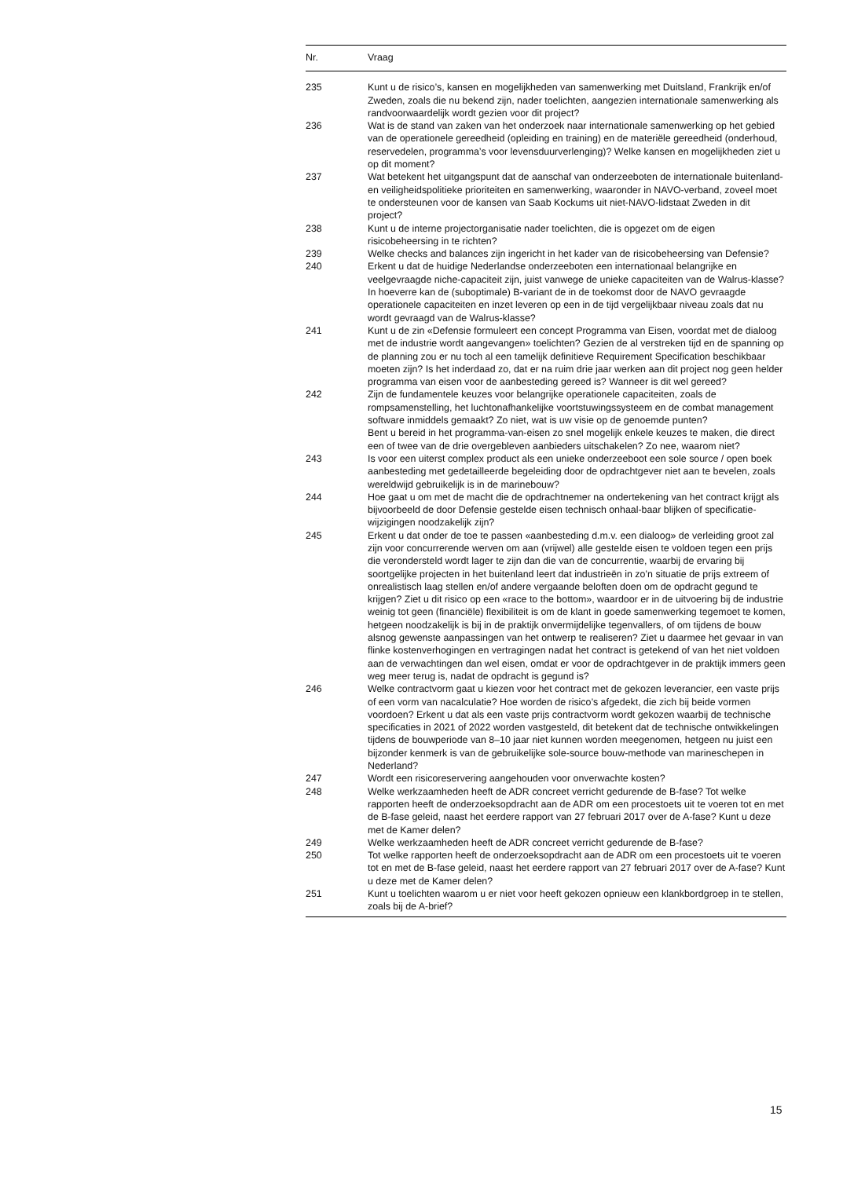| Nr. | Vraag |
| --- | --- |
| 235 | Kunt u de risico’s, kansen en mogelijkheden van samenwerking met Duitsland, Frankrijk en/of Zweden, zoals die nu bekend zijn, nader toelichten, aangezien internationale samenwerking als randvoorwaardelijk wordt gezien voor dit project? |
| 236 | Wat is de stand van zaken van het onderzoek naar internationale samenwerking op het gebied van de operationele gereedheid (opleiding en training) en de materiële gereedheid (onderhoud, reservedelen, programma’s voor levensduurverlenging)? Welke kansen en mogelijkheden ziet u op dit moment? |
| 237 | Wat betekent het uitgangspunt dat de aanschaf van onderzeeboten de internationale buitenland- en veiligheidspolitieke prioriteiten en samenwerking, waaronder in NAVO-verband, zoveel moet te ondersteunen voor de kansen van Saab Kockums uit niet-NAVO-lidstaat Zweden in dit project? |
| 238 | Kunt u de interne projectorganisatie nader toelichten, die is opgezet om de eigen risicobeheersing in te richten? |
| 239 | Welke checks and balances zijn ingericht in het kader van de risicobeheersing van Defensie? |
| 240 | Erkent u dat de huidige Nederlandse onderzeeboten een internationaal belangrijke en veelgevraagde niche-capaciteit zijn, juist vanwege de unieke capaciteiten van de Walrus-klasse? In hoeverre kan de (suboptimale) B-variant de in de toekomst door de NAVO gevraagde operationele capaciteiten en inzet leveren op een in de tijd vergelijkbaar niveau zoals dat nu wordt gevraagd van de Walrus-klasse? |
| 241 | Kunt u de zin «Defensie formuleert een concept Programma van Eisen, voordat met de dialoog met de industrie wordt aangevangen» toelichten? Gezien de al verstreken tijd en de spanning op de planning zou er nu toch al een tamelijk definitieve Requirement Specification beschikbaar moeten zijn? Is het inderdaad zo, dat er na ruim drie jaar werken aan dit project nog geen helder programma van eisen voor de aanbesteding gereed is? Wanneer is dit wel gereed? |
| 242 | Zijn de fundamentele keuzes voor belangrijke operationele capaciteiten, zoals de rompsamenstelling, het luchtonafhankelijke voortstuwingssysteem en de combat management software inmiddels gemaakt? Zo niet, wat is uw visie op de genoemde punten? Bent u bereid in het programma-van-eisen zo snel mogelijk enkele keuzes te maken, die direct een of twee van de drie overgebleven aanbieders uitschakelen? Zo nee, waarom niet? |
| 243 | Is voor een uiterst complex product als een unieke onderzeeboot een sole source / open boek aanbesteding met gedetailleerde begeleiding door de opdrachtgever niet aan te bevelen, zoals wereldwijd gebruikelijk is in de marinebouw? |
| 244 | Hoe gaat u om met de macht die de opdrachtnemer na ondertekening van het contract krijgt als bijvoorbeeld de door Defensie gestelde eisen technisch onhaal-baar blijken of specificatie-wijzigingen noodzakelijk zijn? |
| 245 | Erkent u dat onder de toe te passen «aanbesteding d.m.v. een dialoog» de verleiding groot zal zijn voor concurrerende werven om aan (vrijwel) alle gestelde eisen te voldoen tegen een prijs die verondersteld wordt lager te zijn dan die van de concurrentie, waarbij de ervaring bij soortgelijke projecten in het buitenland leert dat industrieën in zo’n situatie de prijs extreem of onrealistisch laag stellen en/of andere vergaande beloften doen om de opdracht gegund te krijgen? Ziet u dit risico op een «race to the bottom», waardoor er in de uitvoering bij de industrie weinig tot geen (financiële) flexibiliteit is om de klant in goede samenwerking tegemoet te komen, hetgeen noodzakelijk is bij in de praktijk onvermijdelijke tegenvallers, of om tijdens de bouw alsnog gewenste aanpassingen van het ontwerp te realiseren? Ziet u daarmee het gevaar in van flinke kostenverhogingen en vertragingen nadat het contract is getekend of van het niet voldoen aan de verwachtingen dan wel eisen, omdat er voor de opdrachtgever in de praktijk immers geen weg meer terug is, nadat de opdracht is gegund is? |
| 246 | Welke contractvorm gaat u kiezen voor het contract met de gekozen leverancier, een vaste prijs of een vorm van nacalculatie? Hoe worden de risico’s afgedekt, die zich bij beide vormen voordoen? Erkent u dat als een vaste prijs contractvorm wordt gekozen waarbij de technische specificaties in 2021 of 2022 worden vastgesteld, dit betekent dat de technische ontwikkelingen tijdens de bouwperiode van 8–10 jaar niet kunnen worden meegenomen, hetgeen nu juist een bijzonder kenmerk is van de gebruikelijke sole-source bouw-methode van marineschepen in Nederland? |
| 247 | Wordt een risicoreservering aangehouden voor onverwachte kosten? |
| 248 | Welke werkzaamheden heeft de ADR concreet verricht gedurende de B-fase? Tot welke rapporten heeft de onderzoeksopdracht aan de ADR om een procestoets uit te voeren tot en met de B-fase geleid, naast het eerdere rapport van 27 februari 2017 over de A-fase? Kunt u deze met de Kamer delen? |
| 249 | Welke werkzaamheden heeft de ADR concreet verricht gedurende de B-fase? |
| 250 | Tot welke rapporten heeft de onderzoeksopdracht aan de ADR om een procestoets uit te voeren tot en met de B-fase geleid, naast het eerdere rapport van 27 februari 2017 over de A-fase? Kunt u deze met de Kamer delen? |
| 251 | Kunt u toelichten waarom u er niet voor heeft gekozen opnieuw een klankbordgroep in te stellen, zoals bij de A-brief? |
15